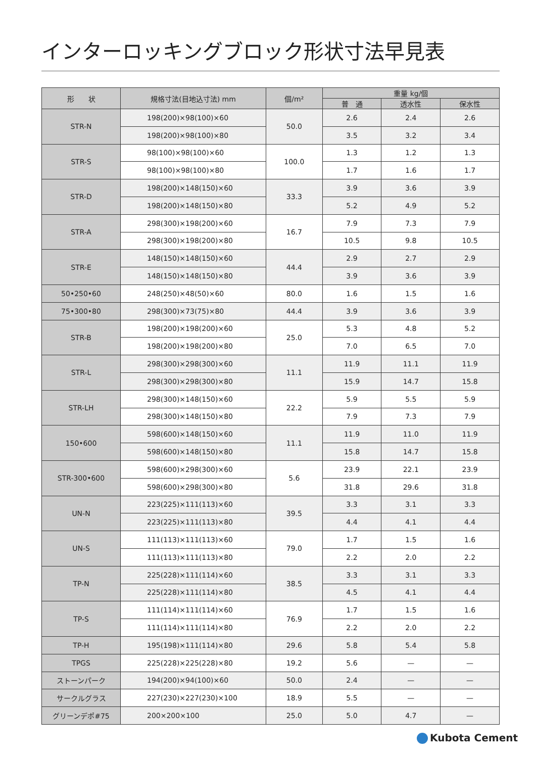インターロッキングブロック形状寸法早見表
| 形 状 | 規格寸法(目地込寸法) mm | 個/m² | 重量 kg/個 | | |
| --- | --- | --- | --- | --- | --- |
| | | | 普 通 | 透水性 | 保水性 |
| STR-N | 198(200)×98(100)×60 | 50.0 | 2.6 | 2.4 | 2.6 |
| | 198(200)×98(100)×80 | | 3.5 | 3.2 | 3.4 |
| STR-S | 98(100)×98(100)×60 | 100.0 | 1.3 | 1.2 | 1.3 |
| | 98(100)×98(100)×80 | | 1.7 | 1.6 | 1.7 |
| STR-D | 198(200)×148(150)×60 | 33.3 | 3.9 | 3.6 | 3.9 |
| | 198(200)×148(150)×80 | | 5.2 | 4.9 | 5.2 |
| STR-A | 298(300)×198(200)×60 | 16.7 | 7.9 | 7.3 | 7.9 |
| | 298(300)×198(200)×80 | | 10.5 | 9.8 | 10.5 |
| STR-E | 148(150)×148(150)×60 | 44.4 | 2.9 | 2.7 | 2.9 |
| | 148(150)×148(150)×80 | | 3.9 | 3.6 | 3.9 |
| 50•250•60 | 248(250)×48(50)×60 | 80.0 | 1.6 | 1.5 | 1.6 |
| 75•300•80 | 298(300)×73(75)×80 | 44.4 | 3.9 | 3.6 | 3.9 |
| STR-B | 198(200)×198(200)×60 | 25.0 | 5.3 | 4.8 | 5.2 |
| | 198(200)×198(200)×80 | | 7.0 | 6.5 | 7.0 |
| STR-L | 298(300)×298(300)×60 | 11.1 | 11.9 | 11.1 | 11.9 |
| | 298(300)×298(300)×80 | | 15.9 | 14.7 | 15.8 |
| STR-LH | 298(300)×148(150)×60 | 22.2 | 5.9 | 5.5 | 5.9 |
| | 298(300)×148(150)×80 | | 7.9 | 7.3 | 7.9 |
| 150•600 | 598(600)×148(150)×60 | 11.1 | 11.9 | 11.0 | 11.9 |
| | 598(600)×148(150)×80 | | 15.8 | 14.7 | 15.8 |
| STR-300•600 | 598(600)×298(300)×60 | 5.6 | 23.9 | 22.1 | 23.9 |
| | 598(600)×298(300)×80 | | 31.8 | 29.6 | 31.8 |
| UN-N | 223(225)×111(113)×60 | 39.5 | 3.3 | 3.1 | 3.3 |
| | 223(225)×111(113)×80 | | 4.4 | 4.1 | 4.4 |
| UN-S | 111(113)×111(113)×60 | 79.0 | 1.7 | 1.5 | 1.6 |
| | 111(113)×111(113)×80 | | 2.2 | 2.0 | 2.2 |
| TP-N | 225(228)×111(114)×60 | 38.5 | 3.3 | 3.1 | 3.3 |
| | 225(228)×111(114)×80 | | 4.5 | 4.1 | 4.4 |
| TP-S | 111(114)×111(114)×60 | 76.9 | 1.7 | 1.5 | 1.6 |
| | 111(114)×111(114)×80 | | 2.2 | 2.0 | 2.2 |
| TP-H | 195(198)×111(114)×80 | 29.6 | 5.8 | 5.4 | 5.8 |
| TPGS | 225(228)×225(228)×80 | 19.2 | 5.6 | — | — |
| ストーンパーク | 194(200)×94(100)×60 | 50.0 | 2.4 | — | — |
| サークルグラス | 227(230)×227(230)×100 | 18.9 | 5.5 | — | — |
| グリーンデポ#75 | 200×200×100 | 25.0 | 5.0 | 4.7 | — |
Kubota Cement